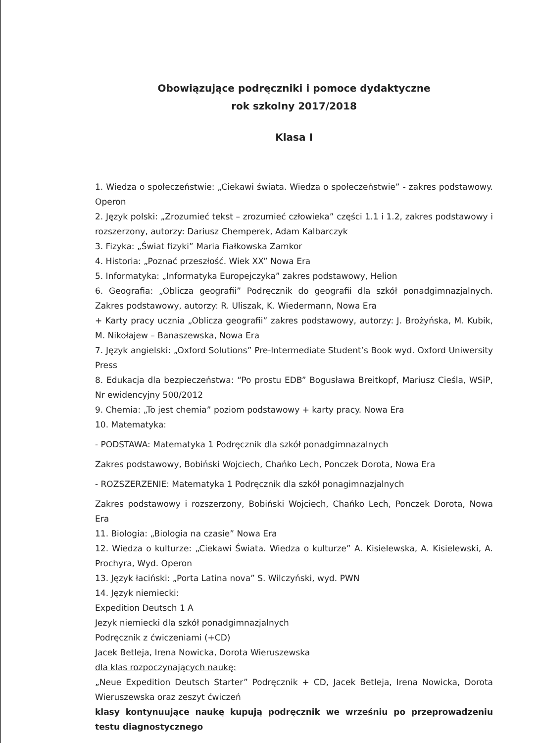Obowiązujące podręczniki i pomoce dydaktyczne
rok szkolny 2017/2018
Klasa I
1. Wiedza o społeczeństwie: „Ciekawi świata. Wiedza o społeczeństwie” - zakres podstawowy. Operon
2. Język polski: „Zrozumieć tekst – zrozumieć człowieka” części 1.1 i 1.2, zakres podstawowy i rozszerzony, autorzy: Dariusz Chemperek, Adam Kalbarczyk
3. Fizyka: „Świat fizyki” Maria Fiałkowska Zamkor
4. Historia: „Poznać przeszłość. Wiek XX” Nowa Era
5. Informatyka: „Informatyka Europejczyka” zakres podstawowy, Helion
6. Geografia: „Oblicza geografii” Podręcznik do geografii dla szkół ponadgimnazjalnych. Zakres podstawowy, autorzy: R. Uliszak, K. Wiedermann, Nowa Era
+ Karty pracy ucznia „Oblicza geografii” zakres podstawowy, autorzy: J. Brożyńska, M. Kubik, M. Nikołajew – Banaszewska, Nowa Era
7. Język angielski: „Oxford Solutions” Pre-Intermediate Student’s Book wyd. Oxford Uniwersity Press
8. Edukacja dla bezpieczeństwa: “Po prostu EDB” Bogusława Breitkopf, Mariusz Cieśla, WSiP, Nr ewidencyjny 500/2012
9. Chemia: „To jest chemia” poziom podstawowy + karty pracy. Nowa Era
10. Matematyka:
- PODSTAWA: Matematyka 1 Podręcznik dla szkół ponadgimnazalnych
Zakres podstawowy, Bobiński Wojciech, Chańko Lech, Ponczek Dorota, Nowa Era
- ROZSZERZENIE: Matematyka 1 Podręcznik dla szkół ponagimnazjalnych
Zakres podstawowy i rozszerzony, Bobiński Wojciech, Chańko Lech, Ponczek Dorota, Nowa Era
11. Biologia: „Biologia na czasie” Nowa Era
12. Wiedza o kulturze: „Ciekawi Świata. Wiedza o kulturze” A. Kisielewska, A. Kisielewski, A. Prochyra, Wyd. Operon
13. Język łaciński: „Porta Latina nova” S. Wilczyński, wyd. PWN
14. Język niemiecki:
Expedition Deutsch 1 A
Jezyk niemiecki dla szkół ponadgimnazjalnych
Podręcznik z ćwiczeniami (+CD)
Jacek Betleja, Irena Nowicka, Dorota Wieruszewska
dla klas rozpoczynających naukę:
„Neue Expedition Deutsch Starter” Podręcznik + CD, Jacek Betleja, Irena Nowicka, Dorota Wieruszewska oraz zeszyt ćwiczeń
klasy kontynuujące naukę kupują podręcznik we wrześniu po przeprowadzeniu testu diagnostycznego